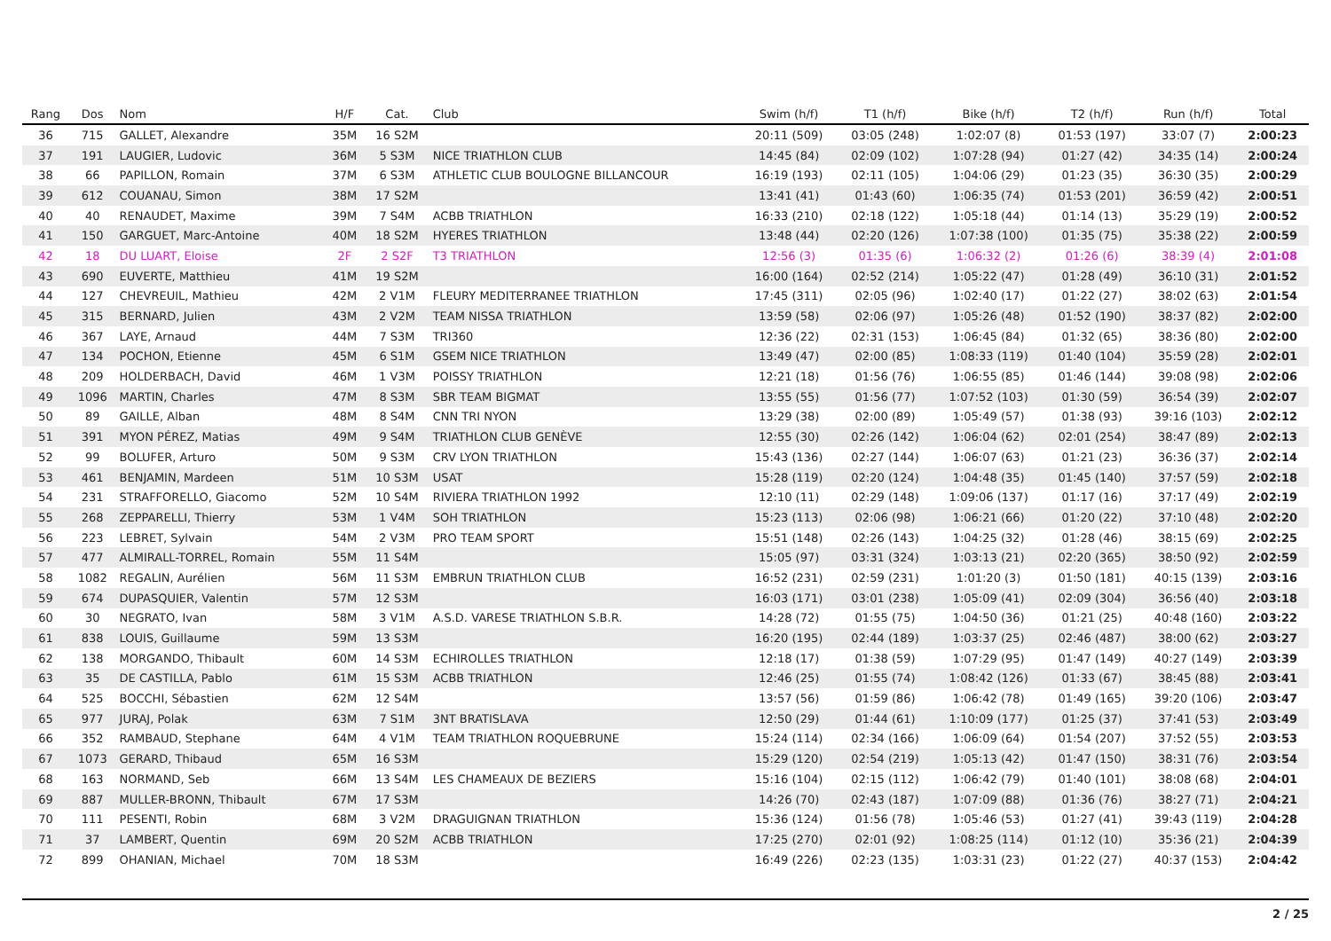| Rang | Dos | Nom | H/F | Cat. | Club | Swim (h/f) | T1 (h/f) | Bike (h/f) | T2 (h/f) | Run (h/f) | Total |
| --- | --- | --- | --- | --- | --- | --- | --- | --- | --- | --- | --- |
| 36 | 715 | GALLET, Alexandre | 35M | 16 S2M | | 20:11 (509) | 03:05 (248) | 1:02:07 (8) | 01:53 (197) | 33:07 (7) | 2:00:23 |
| 37 | 191 | LAUGIER, Ludovic | 36M | 5 S3M | NICE TRIATHLON CLUB | 14:45 (84) | 02:09 (102) | 1:07:28 (94) | 01:27 (42) | 34:35 (14) | 2:00:24 |
| 38 | 66 | PAPILLON, Romain | 37M | 6 S3M | ATHLETIC CLUB BOULOGNE BILLANCOUR | 16:19 (193) | 02:11 (105) | 1:04:06 (29) | 01:23 (35) | 36:30 (35) | 2:00:29 |
| 39 | 612 | COUANAU, Simon | 38M | 17 S2M | | 13:41 (41) | 01:43 (60) | 1:06:35 (74) | 01:53 (201) | 36:59 (42) | 2:00:51 |
| 40 | 40 | RENAUDET, Maxime | 39M | 7 S4M | ACBB TRIATHLON | 16:33 (210) | 02:18 (122) | 1:05:18 (44) | 01:14 (13) | 35:29 (19) | 2:00:52 |
| 41 | 150 | GARGUET, Marc-Antoine | 40M | 18 S2M | HYERES TRIATHLON | 13:48 (44) | 02:20 (126) | 1:07:38 (100) | 01:35 (75) | 35:38 (22) | 2:00:59 |
| 42 | 18 | DU LUART, Eloise | 2F | 2 S2F | T3 TRIATHLON | 12:56 (3) | 01:35 (6) | 1:06:32 (2) | 01:26 (6) | 38:39 (4) | 2:01:08 |
| 43 | 690 | EUVERTE, Matthieu | 41M | 19 S2M | | 16:00 (164) | 02:52 (214) | 1:05:22 (47) | 01:28 (49) | 36:10 (31) | 2:01:52 |
| 44 | 127 | CHEVREUIL, Mathieu | 42M | 2 V1M | FLEURY MEDITERRANEE TRIATHLON | 17:45 (311) | 02:05 (96) | 1:02:40 (17) | 01:22 (27) | 38:02 (63) | 2:01:54 |
| 45 | 315 | BERNARD, Julien | 43M | 2 V2M | TEAM NISSA TRIATHLON | 13:59 (58) | 02:06 (97) | 1:05:26 (48) | 01:52 (190) | 38:37 (82) | 2:02:00 |
| 46 | 367 | LAYE, Arnaud | 44M | 7 S3M | TRI360 | 12:36 (22) | 02:31 (153) | 1:06:45 (84) | 01:32 (65) | 38:36 (80) | 2:02:00 |
| 47 | 134 | POCHON, Etienne | 45M | 6 S1M | GSEM NICE TRIATHLON | 13:49 (47) | 02:00 (85) | 1:08:33 (119) | 01:40 (104) | 35:59 (28) | 2:02:01 |
| 48 | 209 | HOLDERBACH, David | 46M | 1 V3M | POISSY TRIATHLON | 12:21 (18) | 01:56 (76) | 1:06:55 (85) | 01:46 (144) | 39:08 (98) | 2:02:06 |
| 49 | 1096 | MARTIN, Charles | 47M | 8 S3M | SBR TEAM BIGMAT | 13:55 (55) | 01:56 (77) | 1:07:52 (103) | 01:30 (59) | 36:54 (39) | 2:02:07 |
| 50 | 89 | GAILLE, Alban | 48M | 8 S4M | CNN TRI NYON | 13:29 (38) | 02:00 (89) | 1:05:49 (57) | 01:38 (93) | 39:16 (103) | 2:02:12 |
| 51 | 391 | MYON PÉREZ, Matias | 49M | 9 S4M | TRIATHLON CLUB GENÈVE | 12:55 (30) | 02:26 (142) | 1:06:04 (62) | 02:01 (254) | 38:47 (89) | 2:02:13 |
| 52 | 99 | BOLUFER, Arturo | 50M | 9 S3M | CRV LYON TRIATHLON | 15:43 (136) | 02:27 (144) | 1:06:07 (63) | 01:21 (23) | 36:36 (37) | 2:02:14 |
| 53 | 461 | BENJAMIN, Mardeen | 51M | 10 S3M | USAT | 15:28 (119) | 02:20 (124) | 1:04:48 (35) | 01:45 (140) | 37:57 (59) | 2:02:18 |
| 54 | 231 | STRAFFORELLO, Giacomo | 52M | 10 S4M | RIVIERA TRIATHLON 1992 | 12:10 (11) | 02:29 (148) | 1:09:06 (137) | 01:17 (16) | 37:17 (49) | 2:02:19 |
| 55 | 268 | ZEPPARELLI, Thierry | 53M | 1 V4M | SOH TRIATHLON | 15:23 (113) | 02:06 (98) | 1:06:21 (66) | 01:20 (22) | 37:10 (48) | 2:02:20 |
| 56 | 223 | LEBRET, Sylvain | 54M | 2 V3M | PRO TEAM SPORT | 15:51 (148) | 02:26 (143) | 1:04:25 (32) | 01:28 (46) | 38:15 (69) | 2:02:25 |
| 57 | 477 | ALMIRALL-TORREL, Romain | 55M | 11 S4M | | 15:05 (97) | 03:31 (324) | 1:03:13 (21) | 02:20 (365) | 38:50 (92) | 2:02:59 |
| 58 | 1082 | REGALIN, Aurélien | 56M | 11 S3M | EMBRUN TRIATHLON CLUB | 16:52 (231) | 02:59 (231) | 1:01:20 (3) | 01:50 (181) | 40:15 (139) | 2:03:16 |
| 59 | 674 | DUPASQUIER, Valentin | 57M | 12 S3M | | 16:03 (171) | 03:01 (238) | 1:05:09 (41) | 02:09 (304) | 36:56 (40) | 2:03:18 |
| 60 | 30 | NEGRATO, Ivan | 58M | 3 V1M | A.S.D. VARESE TRIATHLON S.B.R. | 14:28 (72) | 01:55 (75) | 1:04:50 (36) | 01:21 (25) | 40:48 (160) | 2:03:22 |
| 61 | 838 | LOUIS, Guillaume | 59M | 13 S3M | | 16:20 (195) | 02:44 (189) | 1:03:37 (25) | 02:46 (487) | 38:00 (62) | 2:03:27 |
| 62 | 138 | MORGANDO, Thibault | 60M | 14 S3M | ECHIROLLES TRIATHLON | 12:18 (17) | 01:38 (59) | 1:07:29 (95) | 01:47 (149) | 40:27 (149) | 2:03:39 |
| 63 | 35 | DE CASTILLA, Pablo | 61M | 15 S3M | ACBB TRIATHLON | 12:46 (25) | 01:55 (74) | 1:08:42 (126) | 01:33 (67) | 38:45 (88) | 2:03:41 |
| 64 | 525 | BOCCHI, Sébastien | 62M | 12 S4M | | 13:57 (56) | 01:59 (86) | 1:06:42 (78) | 01:49 (165) | 39:20 (106) | 2:03:47 |
| 65 | 977 | JURAJ, Polak | 63M | 7 S1M | 3NT BRATISLAVA | 12:50 (29) | 01:44 (61) | 1:10:09 (177) | 01:25 (37) | 37:41 (53) | 2:03:49 |
| 66 | 352 | RAMBAUD, Stephane | 64M | 4 V1M | TEAM TRIATHLON ROQUEBRUNE | 15:24 (114) | 02:34 (166) | 1:06:09 (64) | 01:54 (207) | 37:52 (55) | 2:03:53 |
| 67 | 1073 | GERARD, Thibaud | 65M | 16 S3M | | 15:29 (120) | 02:54 (219) | 1:05:13 (42) | 01:47 (150) | 38:31 (76) | 2:03:54 |
| 68 | 163 | NORMAND, Seb | 66M | 13 S4M | LES CHAMEAUX DE BEZIERS | 15:16 (104) | 02:15 (112) | 1:06:42 (79) | 01:40 (101) | 38:08 (68) | 2:04:01 |
| 69 | 887 | MULLER-BRONN, Thibault | 67M | 17 S3M | | 14:26 (70) | 02:43 (187) | 1:07:09 (88) | 01:36 (76) | 38:27 (71) | 2:04:21 |
| 70 | 111 | PESENTI, Robin | 68M | 3 V2M | DRAGUIGNAN TRIATHLON | 15:36 (124) | 01:56 (78) | 1:05:46 (53) | 01:27 (41) | 39:43 (119) | 2:04:28 |
| 71 | 37 | LAMBERT, Quentin | 69M | 20 S2M | ACBB TRIATHLON | 17:25 (270) | 02:01 (92) | 1:08:25 (114) | 01:12 (10) | 35:36 (21) | 2:04:39 |
| 72 | 899 | OHANIAN, Michael | 70M | 18 S3M | | 16:49 (226) | 02:23 (135) | 1:03:31 (23) | 01:22 (27) | 40:37 (153) | 2:04:42 |
2 / 25